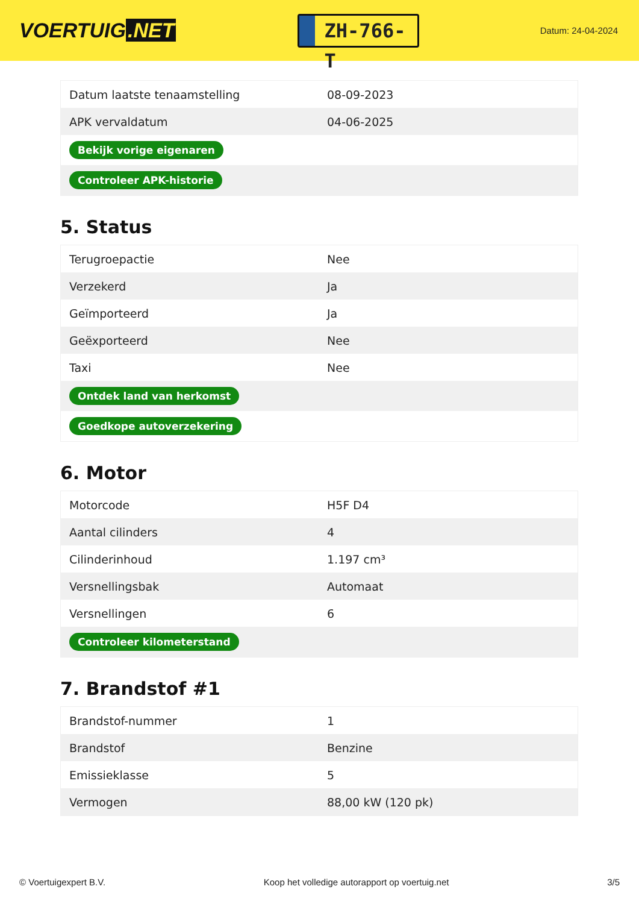VOERTUIG.NET
ZH-766-T
Datum: 24-04-2024
| Datum laatste tenaamstelling | 08-09-2023 |
| APK vervaldatum | 04-06-2025 |
| Bekijk vorige eigenaren | |
| Controleer APK-historie | |
5. Status
| Terugroepactie | Nee |
| Verzekerd | Ja |
| Geïmporteerd | Ja |
| Geëxporteerd | Nee |
| Taxi | Nee |
| Ontdek land van herkomst | |
| Goedkope autoverzekering | |
6. Motor
| Motorcode | H5F D4 |
| Aantal cilinders | 4 |
| Cilinderinhoud | 1.197 cm³ |
| Versnellingsbak | Automaat |
| Versnellingen | 6 |
| Controleer kilometerstand | |
7. Brandstof #1
| Brandstof-nummer | 1 |
| Brandstof | Benzine |
| Emissieklasse | 5 |
| Vermogen | 88,00 kW (120 pk) |
© Voertuigexpert B.V. Koop het volledige autorapport op voertuig.net 3/5